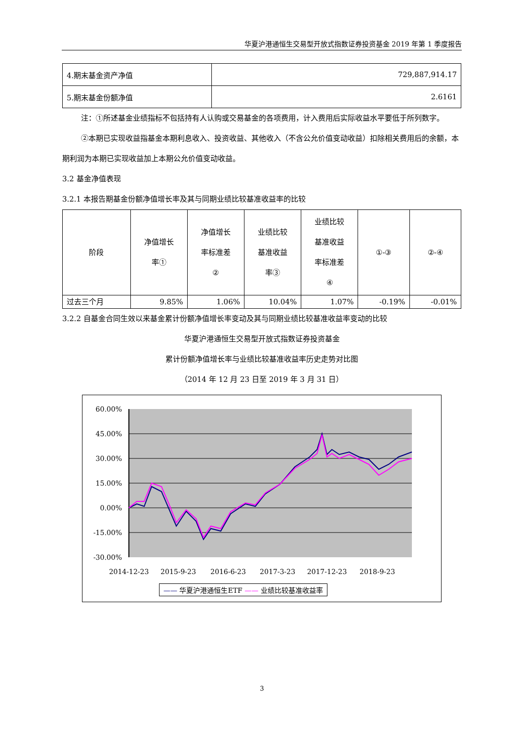华夏沪港通恒生交易型开放式指数证券投资基金 2019 年第 1 季度报告
| 4.期末基金资产净值 | 729,887,914.17 |
| 5.期末基金份额净值 | 2.6161 |
注：①所述基金业绩指标不包括持有人认购或交易基金的各项费用，计入费用后实际收益水平要低于所列数字。
②本期已实现收益指基金本期利息收入、投资收益、其他收入（不含公允价值变动收益）扣除相关费用后的余额，本期利润为本期已实现收益加上本期公允价值变动收益。
3.2 基金净值表现
3.2.1 本报告期基金份额净值增长率及其与同期业绩比较基准收益率的比较
| 阶段 | 净值增长 率① | 净值增长 率标准差 ② | 业绩比较 基准收益 率③ | 业绩比较 基准收益 率标准差 ④ | ①-③ | ②-④ |
| --- | --- | --- | --- | --- | --- | --- |
| 过去三个月 | 9.85% | 1.06% | 10.04% | 1.07% | -0.19% | -0.01% |
3.2.2 自基金合同生效以来基金累计份额净值增长率变动及其与同期业绩比较基准收益率变动的比较
华夏沪港通恒生交易型开放式指数证券投资基金
累计份额净值增长率与业绩比较基准收益率历史走势对比图
（2014 年 12 月 23 日至 2019 年 3 月 31 日）
60.00%
45.00%
30.00%
15.00%
0.00%
-15.00%
-30.00%
2014-12-23
2015-9-23
2016-6-23
2017-3-23
2017-12-23
2018-9-23
—— 华夏沪港通恒生ETF —— 业绩比较基准收益率
3